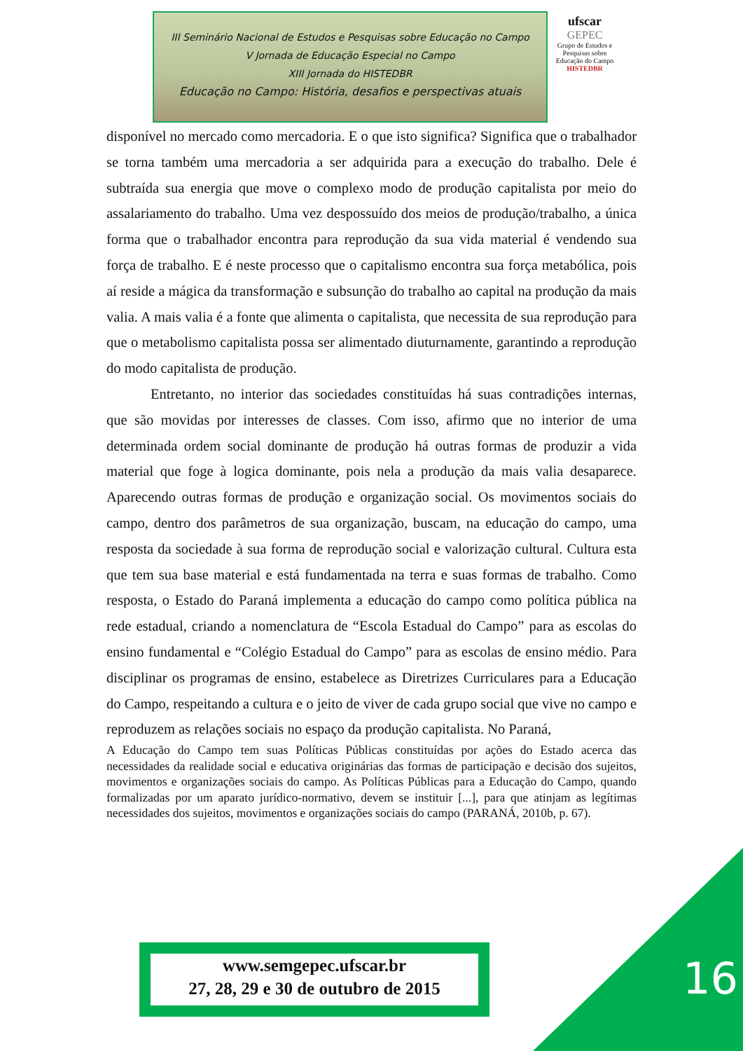III Seminário Nacional de Estudos e Pesquisas sobre Educação no Campo
V Jornada de Educação Especial no Campo
XIII Jornada do HISTEDBR
Educação no Campo: História, desafios e perspectivas atuais
ufscar
GEPEC
Grupo de Estudos e Pesquisas sobre Educação do Campo
HISTEDBR
disponível no mercado como mercadoria. E o que isto significa? Significa que o trabalhador se torna também uma mercadoria a ser adquirida para a execução do trabalho. Dele é subtraída sua energia que move o complexo modo de produção capitalista por meio do assalariamento do trabalho. Uma vez despossuído dos meios de produção/trabalho, a única forma que o trabalhador encontra para reprodução da sua vida material é vendendo sua força de trabalho. E é neste processo que o capitalismo encontra sua força metabólica, pois aí reside a mágica da transformação e subsunção do trabalho ao capital na produção da mais valia. A mais valia é a fonte que alimenta o capitalista, que necessita de sua reprodução para que o metabolismo capitalista possa ser alimentado diuturnamente, garantindo a reprodução do modo capitalista de produção.
Entretanto, no interior das sociedades constituídas há suas contradições internas, que são movidas por interesses de classes. Com isso, afirmo que no interior de uma determinada ordem social dominante de produção há outras formas de produzir a vida material que foge à logica dominante, pois nela a produção da mais valia desaparece. Aparecendo outras formas de produção e organização social. Os movimentos sociais do campo, dentro dos parâmetros de sua organização, buscam, na educação do campo, uma resposta da sociedade à sua forma de reprodução social e valorização cultural. Cultura esta que tem sua base material e está fundamentada na terra e suas formas de trabalho. Como resposta, o Estado do Paraná implementa a educação do campo como política pública na rede estadual, criando a nomenclatura de “Escola Estadual do Campo” para as escolas do ensino fundamental e “Colégio Estadual do Campo” para as escolas de ensino médio. Para disciplinar os programas de ensino, estabelece as Diretrizes Curriculares para a Educação do Campo, respeitando a cultura e o jeito de viver de cada grupo social que vive no campo e reproduzem as relações sociais no espaço da produção capitalista. No Paraná,
A Educação do Campo tem suas Políticas Públicas constituídas por ações do Estado acerca das necessidades da realidade social e educativa originárias das formas de participação e decisão dos sujeitos, movimentos e organizações sociais do campo. As Políticas Públicas para a Educação do Campo, quando formalizadas por um aparato jurídico-normativo, devem se instituir [...], para que atinjam as legítimas necessidades dos sujeitos, movimentos e organizações sociais do campo (PARANÁ, 2010b, p. 67).
www.semgepec.ufscar.br
27, 28, 29 e 30 de outubro de 2015
16